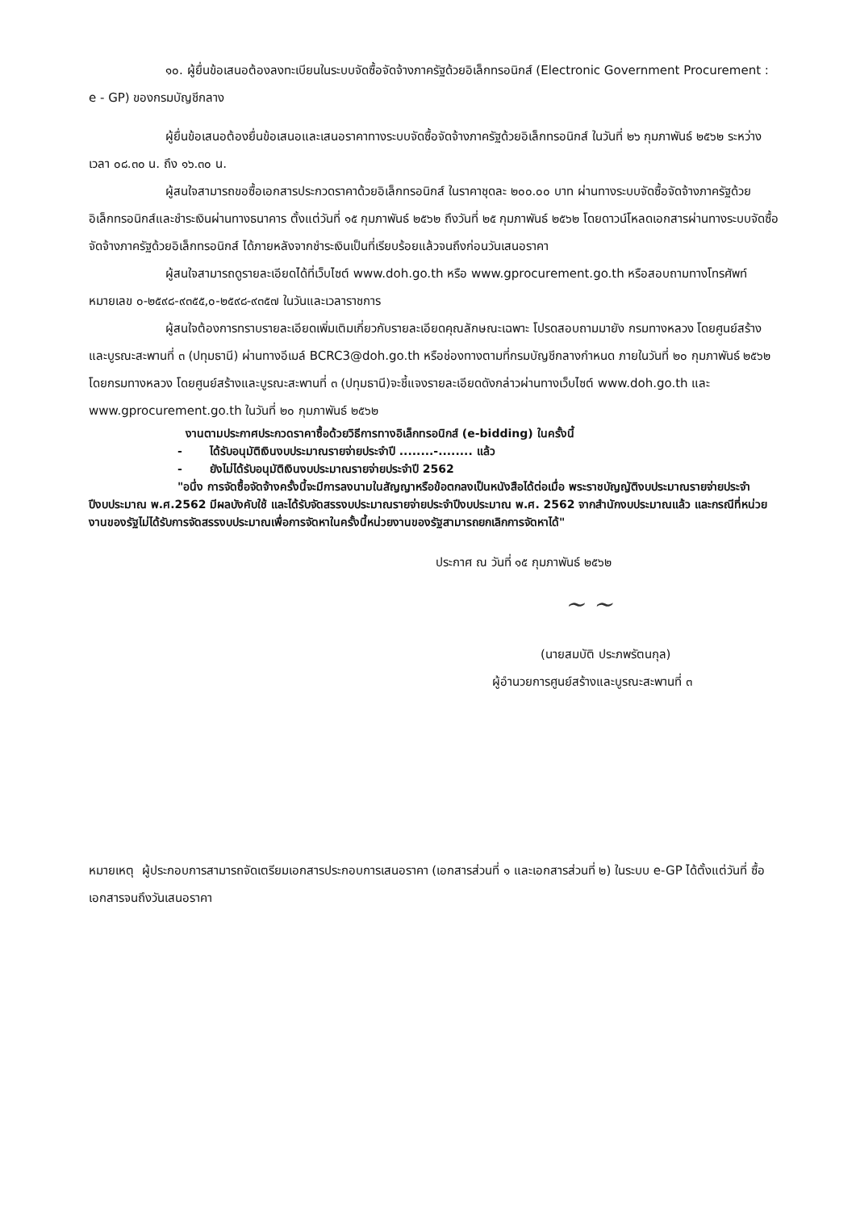๑๐. ผู้ยื่นข้อเสนอต้องลงทะเบียนในระบบจัดซื้อจัดจ้างภาครัฐด้วยอิเล็กทรอนิกส์ (Electronic Government Procurement : e - GP) ของกรมบัญชีกลาง
ผู้ยื่นข้อเสนอต้องยื่นข้อเสนอและเสนอราคาทางระบบจัดซื้อจัดจ้างภาครัฐด้วยอิเล็กทรอนิกส์ ในวันที่ ๒๖ กุมภาพันธ์ ๒๕๖๒ ระหว่างเวลา ๐๘.๓๐ น. ถึง ๑๖.๓๐ น.
ผู้สนใจสามารถขอซื้อเอกสารประกวดราคาด้วยอิเล็กทรอนิกส์ ในราคาชุดละ ๒๐๐.๐๐ บาท ผ่านทางระบบจัดซื้อจัดจ้างภาครัฐด้วยอิเล็กทรอนิกส์และชำระเงินผ่านทางธนาคาร ตั้งแต่วันที่ ๑๕ กุมภาพันธ์ ๒๕๖๒ ถึงวันที่ ๒๕ กุมภาพันธ์ ๒๕๖๒ โดยดาวน์โหลดเอกสารผ่านทางระบบจัดซื้อจัดจ้างภาครัฐด้วยอิเล็กทรอนิกส์ ได้ภายหลังจากชำระเงินเป็นที่เรียบร้อยแล้วจนถึงก่อนวันเสนอราคา
ผู้สนใจสามารถดูรายละเอียดได้ที่เว็บไซต์ www.doh.go.th หรือ www.gprocurement.go.th หรือสอบถามทางโทรศัพท์หมายเลข ๐-๒๕๙๘-๙๓๕๕,๐-๒๕๙๘-๙๓๕๗ ในวันและเวลาราชการ
ผู้สนใจต้องการทราบรายละเอียดเพิ่มเติมเกี่ยวกับรายละเอียดคุณลักษณะเฉพาะ โปรดสอบถามมายัง กรมทางหลวง โดยศูนย์สร้างและบูรณะสะพานที่ ๓ (ปทุมธานี) ผ่านทางอีเมล์ BCRC3@doh.go.th หรือช่องทางตามที่กรมบัญชีกลางกำหนด ภายในวันที่ ๒๐ กุมภาพันธ์ ๒๕๖๒ โดยกรมทางหลวง โดยศูนย์สร้างและบูรณะสะพานที่ ๓ (ปทุมธานี)จะชี้แจงรายละเอียดดังกล่าวผ่านทางเว็บไซต์ www.doh.go.th และ www.gprocurement.go.th ในวันที่ ๒๐ กุมภาพันธ์ ๒๕๖๒
งานตามประกาศประกวดราคาซื้อด้วยวิธีการทางอิเล็กทรอนิกส์ (e-bidding) ในครั้งนี้
- ได้รับอนุมัติเงินงบประมาณรายจ่ายประจำปี ........-........ แล้ว
- ยังไม่ได้รับอนุมัติเงินงบประมาณรายจ่ายประจำปี 2562
"อนึ่ง การจัดซื้อจัดจ้างครั้งนี้จะมีการลงนามในสัญญาหรือข้อตกลงเป็นหนังสือได้ต่อเมื่อ พระราชบัญญัติงบประมาณรายจ่ายประจำปีงบประมาณ พ.ศ.2562 มีผลบังคับใช้ และได้รับจัดสรรงบประมาณรายจ่ายประจำปีงบประมาณ พ.ศ. 2562 จากสำนักงบประมาณแล้ว และกรณีที่หน่วยงานของรัฐไม่ได้รับการจัดสรรงบประมาณเพื่อการจัดหาในครั้งนี้หน่วยงานของรัฐสามารถยกเลิกการจัดหาได้"
ประกาศ ณ วันที่ ๑๕ กุมภาพันธ์ ๒๕๖๒
~ ~
(นายสมบัติ ประภพรัตนกุล)
ผู้อำนวยการศูนย์สร้างและบูรณะสะพานที่ ๓
หมายเหตุ ผู้ประกอบการสามารถจัดเตรียมเอกสารประกอบการเสนอราคา (เอกสารส่วนที่ ๑ และเอกสารส่วนที่ ๒) ในระบบ e-GP ได้ตั้งแต่วันที่ ซื้อเอกสารจนถึงวันเสนอราคา